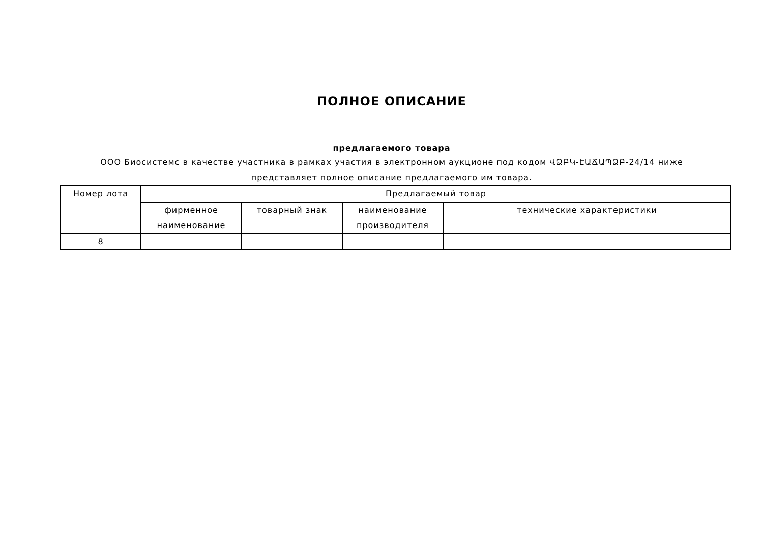ПОЛНОЕ ОПИСАНИЕ
предлагаемого товара
ООО Биосистемс в качестве участника в рамках участия в электронном аукционе под кодом ՎՁԲԿ-ԷԱՃԱՊՁԲ-24/14 ниже представляет полное описание предлагаемого им товара.
| Номер лота | Предлагаемый товар | | | |
| --- | --- | --- | --- | --- |
| | фирменное наименование | товарный знак | наименование производителя | технические характеристики |
| 8 | | | | |